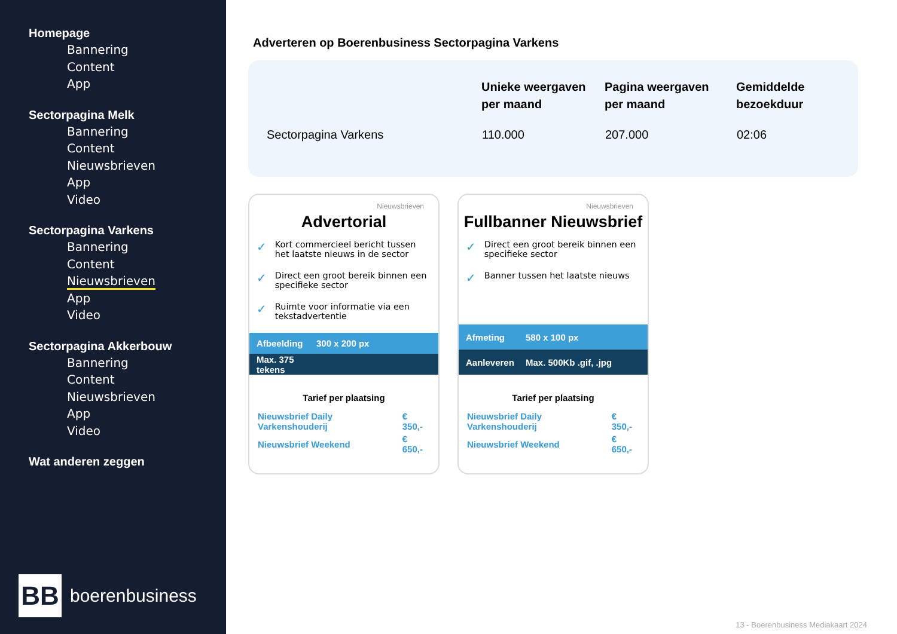Homepage
Bannering
Content
App
Sectorpagina Melk
Bannering
Content
Nieuwsbrieven
App
Video
Sectorpagina Varkens
Bannering
Content
Nieuwsbrieven
App
Video
Sectorpagina Akkerbouw
Bannering
Content
Nieuwsbrieven
App
Video
Wat anderen zeggen
BB
boerenbusiness
Adverteren op Boerenbusiness Sectorpagina Varkens
| | Unieke weergaven per maand | Pagina weergaven per maand | Gemiddelde bezoekduur |
| --- | --- | --- | --- |
| Sectorpagina Varkens | 110.000 | 207.000 | 02:06 |
Nieuwsbrieven
Advertorial
✓ Kort commercieel bericht tussen het laatste nieuws in de sector
✓ Direct een groot bereik binnen een specifieke sector
✓ Ruimte voor informatie via een tekstadvertentie
Afbeelding 300 x 200 px
Max. 375 tekens
Tarief per plaatsing
| Nieuwsbrief Daily Varkenshouderij | € 350,- |
| Nieuwsbrief Weekend | € 650,- |
Nieuwsbrieven
Fullbanner Nieuwsbrief
✓ Direct een groot bereik binnen een specifieke sector
✓ Banner tussen het laatste nieuws
Afmeting 580 x 100 px
Aanleveren Max. 500Kb .gif, .jpg
Tarief per plaatsing
| Nieuwsbrief Daily Varkenshouderij | € 350,- |
| Nieuwsbrief Weekend | € 650,- |
13 - Boerenbusiness Mediakaart 2024